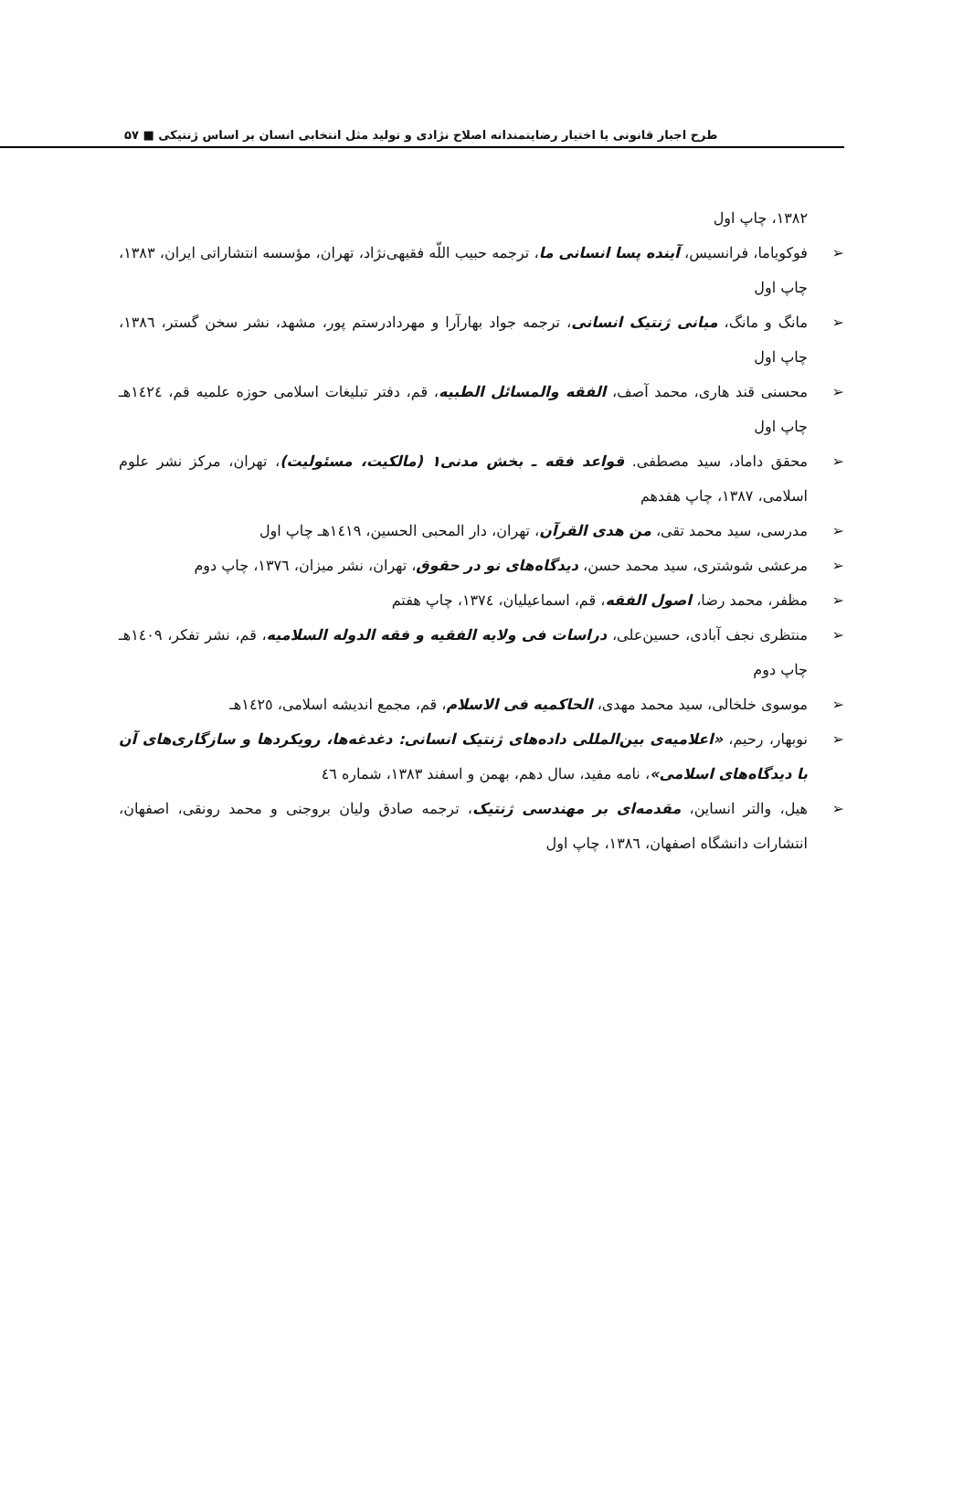طرح اجبار قانونی یا اختیار رضایتمندانه اصلاح نژادی و تولید مثل انتخابی انسان بر اساس ژنتیکی ■ ۵۷
۱۳۸۲، چاپ اول
➢ فوکویاما، فرانسیس، آینده پسا انسانی ما، ترجمه حبیب اللّه فقیهی‌نژاد، تهران، مؤسسه انتشاراتی ایران، ۱۳۸۳، چاپ اول
➢ مانگ و مانگ، مبانی ژنتیک انسانی، ترجمه جواد بهارآرا و مهردادرستم پور، مشهد، نشر سخن گستر، ۱۳۸٦، چاپ اول
➢ محسنی قند هاری، محمد آصف، الفقه والمسائل الطبیه، قم، دفتر تبلیغات اسلامی حوزه علمیه قم، ۱٤۲٤هـ چاپ اول
➢ محقق داماد، سید مصطفی. قواعد فقه ـ بخش مدنی۱ (مالکیت، مسئولیت)، تهران، مرکز نشر علوم اسلامی، ۱۳۸۷، چاپ هفدهم
➢ مدرسی، سید محمد تقی، من هدی القرآن، تهران، دار المحبی الحسین، ۱٤۱۹هـ چاپ اول
➢ مرعشی شوشتری، سید محمد حسن، دیدگاه‌های نو در حقوق، تهران، نشر میزان، ۱۳۷٦، چاپ دوم
➢ مظفر، محمد رضا، اصول الفقه، قم، اسماعیلیان، ۱۳۷٤، چاپ هفتم
➢ منتظری نجف آبادی، حسین‌علی، دراسات فی ولایه الفقیه و فقه الدوله السلامیه، قم، نشر تفکر، ۱٤۰۹هـ چاپ دوم
➢ موسوی خلخالی، سید محمد مهدی، الحاکمیه فی الاسلام، قم، مجمع اندیشه اسلامی، ۱٤۲٥هـ
➢ نوبهار، رحیم، «اعلامیه‌ی بین‌المللی داده‌های ژنتیک انسانی: دغدغه‌ها، رویکردها و سازگاری‌های آن با دیدگاه‌های اسلامی»، نامه مفید، سال دهم، بهمن و اسفند ۱۳۸۳، شماره ٤٦
➢ هیل، والتر انساین، مقدمه‌ای بر مهندسی ژنتیک، ترجمه صادق ولیان بروجنی و محمد رونقی، اصفهان، انتشارات دانشگاه اصفهان، ۱۳۸٦، چاپ اول